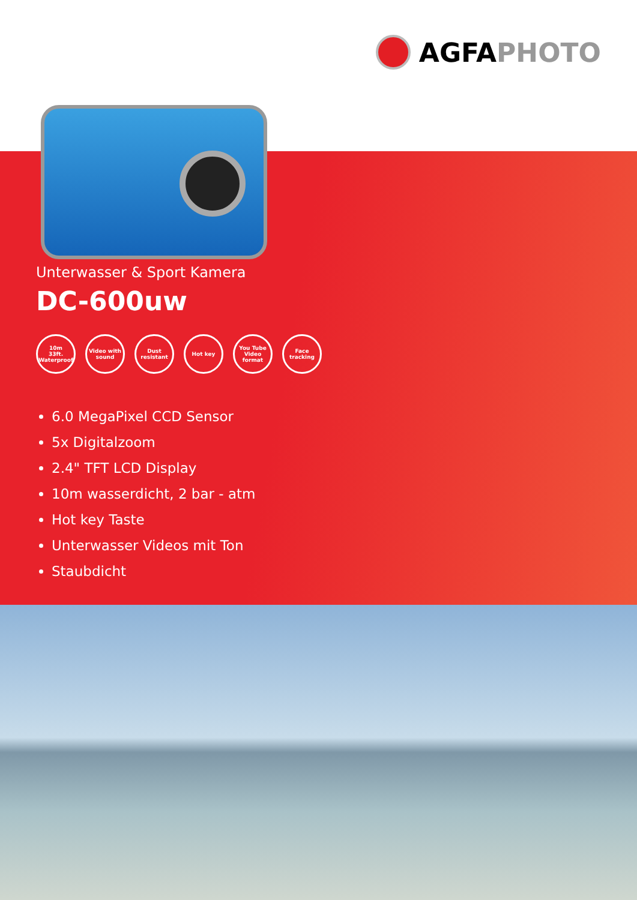AGFA PHOTO
Unterwasser & Sport Kamera
DC-600uw
10m
33ft.
Waterproof
Video with
sound
Dust
resistant
Hot key You Tube
Video
format
Face
tracking
6.0 MegaPixel CCD Sensor
5x Digitalzoom
2.4" TFT LCD Display
10m wasserdicht, 2 bar - atm
Hot key Taste
Unterwasser Videos mit Ton
Staubdicht